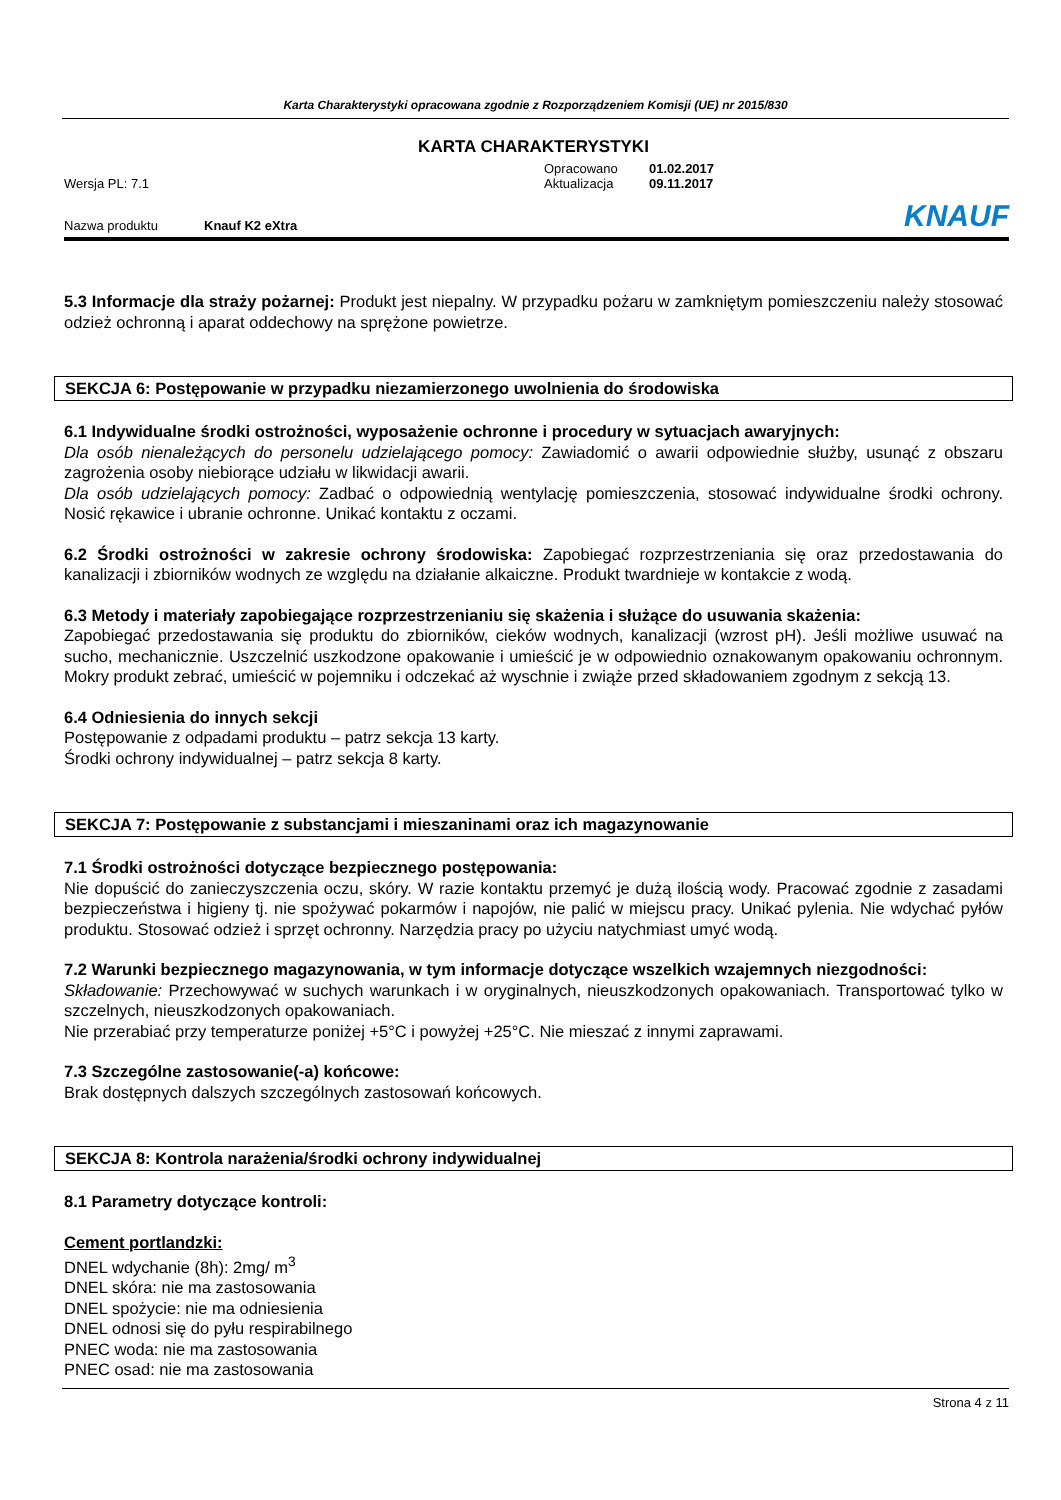Karta Charakterystyki opracowana zgodnie z Rozporządzeniem Komisji (UE) nr 2015/830
KARTA CHARAKTERYSTYKI
Opracowano 01.02.2017
Wersja PL: 7.1 Aktualizacja 09.11.2017
Nazwa produktu Knauf K2 eXtra KNAUF
5.3 Informacje dla straży pożarnej: Produkt jest niepalny. W przypadku pożaru w zamkniętym pomieszczeniu należy stosować odzież ochronną i aparat oddechowy na sprężone powietrze.
SEKCJA 6: Postępowanie w przypadku niezamierzonego uwolnienia do środowiska
6.1 Indywidualne środki ostrożności, wyposażenie ochronne i procedury w sytuacjach awaryjnych:
Dla osób nienależących do personelu udzielającego pomocy: Zawiadomić o awarii odpowiednie służby, usunąć z obszaru zagrożenia osoby niebiorące udziału w likwidacji awarii.
Dla osób udzielających pomocy: Zadbać o odpowiednią wentylację pomieszczenia, stosować indywidualne środki ochrony. Nosić rękawice i ubranie ochronne. Unikać kontaktu z oczami.
6.2 Środki ostrożności w zakresie ochrony środowiska: Zapobiegać rozprzestrzeniania się oraz przedostawania do kanalizacji i zbiorników wodnych ze względu na działanie alkaiczne. Produkt twardnieje w kontakcie z wodą.
6.3 Metody i materiały zapobiegające rozprzestrzenianiu się skażenia i służące do usuwania skażenia:
Zapobiegać przedostawania się produktu do zbiorników, cieków wodnych, kanalizacji (wzrost pH). Jeśli możliwe usuwać na sucho, mechanicznie. Uszczelnić uszkodzone opakowanie i umieścić je w odpowiednio oznakowanym opakowaniu ochronnym. Mokry produkt zebrać, umieścić w pojemniku i odczekać aż wyschnie i zwiąże przed składowaniem zgodnym z sekcją 13.
6.4 Odniesienia do innych sekcji
Postępowanie z odpadami produktu – patrz sekcja 13 karty.
Środki ochrony indywidualnej – patrz sekcja 8 karty.
SEKCJA 7: Postępowanie z substancjami i mieszaninami oraz ich magazynowanie
7.1 Środki ostrożności dotyczące bezpiecznego postępowania:
Nie dopuścić do zanieczyszczenia oczu, skóry. W razie kontaktu przemyć je dużą ilością wody. Pracować zgodnie z zasadami bezpieczeństwa i higieny tj. nie spożywać pokarmów i napojów, nie palić w miejscu pracy. Unikać pylenia. Nie wdychać pyłów produktu. Stosować odzież i sprzęt ochronny. Narzędzia pracy po użyciu natychmiast umyć wodą.
7.2 Warunki bezpiecznego magazynowania, w tym informacje dotyczące wszelkich wzajemnych niezgodności:
Składowanie: Przechowywać w suchych warunkach i w oryginalnych, nieuszkodzonych opakowaniach. Transportować tylko w szczelnych, nieuszkodzonych opakowaniach.
Nie przerabiać przy temperaturze poniżej +5°C i powyżej +25°C. Nie mieszać z innymi zaprawami.
7.3 Szczególne zastosowanie(-a) końcowe:
Brak dostępnych dalszych szczególnych zastosowań końcowych.
SEKCJA 8: Kontrola narażenia/środki ochrony indywidualnej
8.1 Parametry dotyczące kontroli:
Cement portlandzki:
DNEL wdychanie (8h): 2mg/ m<sup>3</sup>
DNEL skóra: nie ma zastosowania
DNEL spożycie: nie ma odniesienia
DNEL odnosi się do pyłu respirabilnego
PNEC woda: nie ma zastosowania
PNEC osad: nie ma zastosowania
Strona 4 z 11